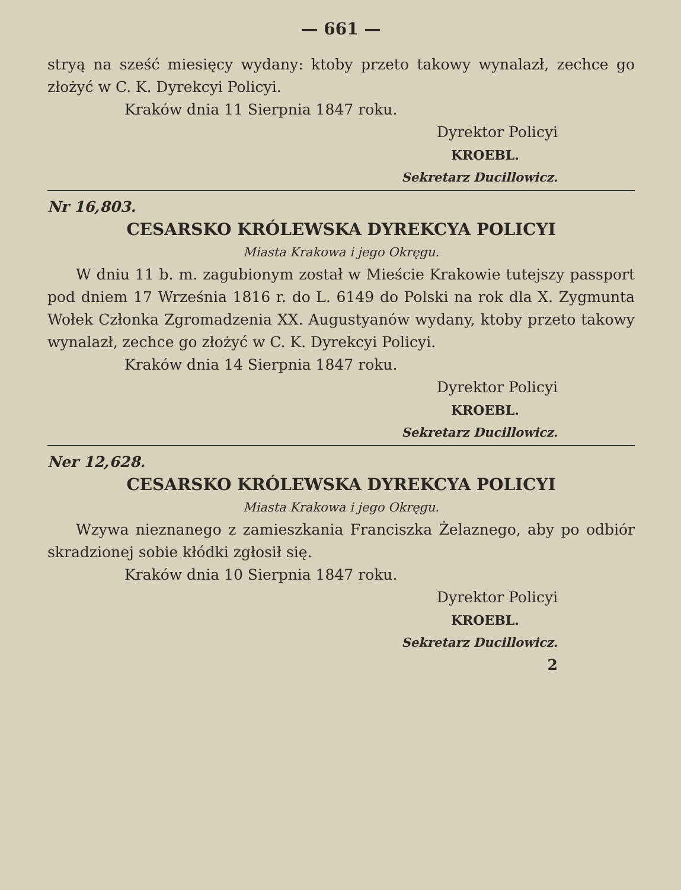— 661 —
stryą na sześć miesięcy wydany: ktoby przeto takowy wynalazł, zechce go złożyć w C. K. Dyrekcyi Policyi.
Kraków dnia 11 Sierpnia 1847 roku.
Dyrektor Policyi
KROEBL.
Sekretarz Ducillowicz.
Nr 16,803.
CESARSKO KRÓLEWSKA DYREKCYA POLICYI
Miasta Krakowa i jego Okręgu.
W dniu 11 b. m. zagubionym został w Mieście Krakowie tutejszy passport pod dniem 17 Września 1816 r. do L. 6149 do Polski na rok dla X. Zygmunta Wołek Członka Zgromadzenia XX. Augustyanów wydany, ktoby przeto takowy wynalazł, zechce go złożyć w C. K. Dyrekcyi Policyi.
Kraków dnia 14 Sierpnia 1847 roku.
Dyrektor Policyi
KROEBL.
Sekretarz Ducillowicz.
Ner 12,628.
CESARSKO KRÓLEWSKA DYREKCYA POLICYI
Miasta Krakowa i jego Okręgu.
Wzywa nieznanego z zamieszkania Franciszka Żelaznego, aby po odbiór skradzionej sobie kłódki zgłosił się.
Kraków dnia 10 Sierpnia 1847 roku.
Dyrektor Policyi
KROEBL.
Sekretarz Ducillowicz.
2